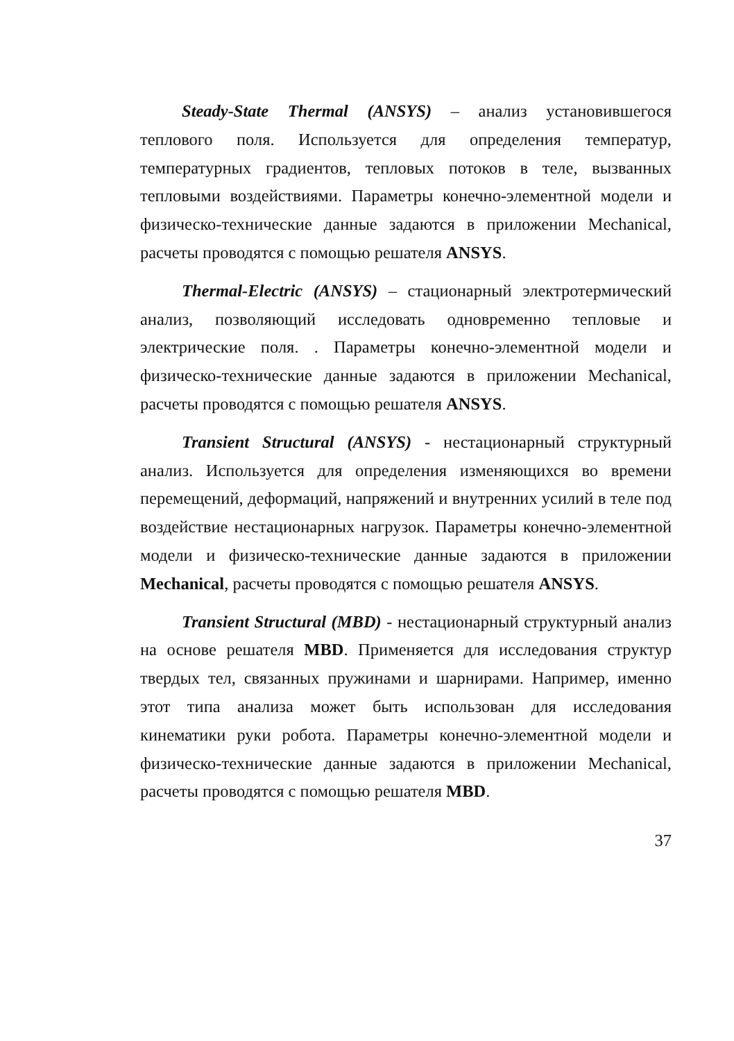Steady-State Thermal (ANSYS) – анализ установившегося теплового поля. Используется для определения температур, температурных градиентов, тепловых потоков в теле, вызванных тепловыми воздействиями. Параметры конечно-элементной модели и физическо-технические данные задаются в приложении Mechanical, расчеты проводятся с помощью решателя ANSYS.
Thermal-Electric (ANSYS) – стационарный электротермический анализ, позволяющий исследовать одновременно тепловые и электрические поля. . Параметры конечно-элементной модели и физическо-технические данные задаются в приложении Mechanical, расчеты проводятся с помощью решателя ANSYS.
Transient Structural (ANSYS) - нестационарный структурный анализ. Используется для определения изменяющихся во времени перемещений, деформаций, напряжений и внутренних усилий в теле под воздействие нестационарных нагрузок. Параметры конечно-элементной модели и физическо-технические данные задаются в приложении Mechanical, расчеты проводятся с помощью решателя ANSYS.
Transient Structural (MBD) - нестационарный структурный анализ на основе решателя MBD. Применяется для исследования структур твердых тел, связанных пружинами и шарнирами. Например, именно этот типа анализа может быть использован для исследования кинематики руки робота. Параметры конечно-элементной модели и физическо-технические данные задаются в приложении Mechanical, расчеты проводятся с помощью решателя MBD.
37